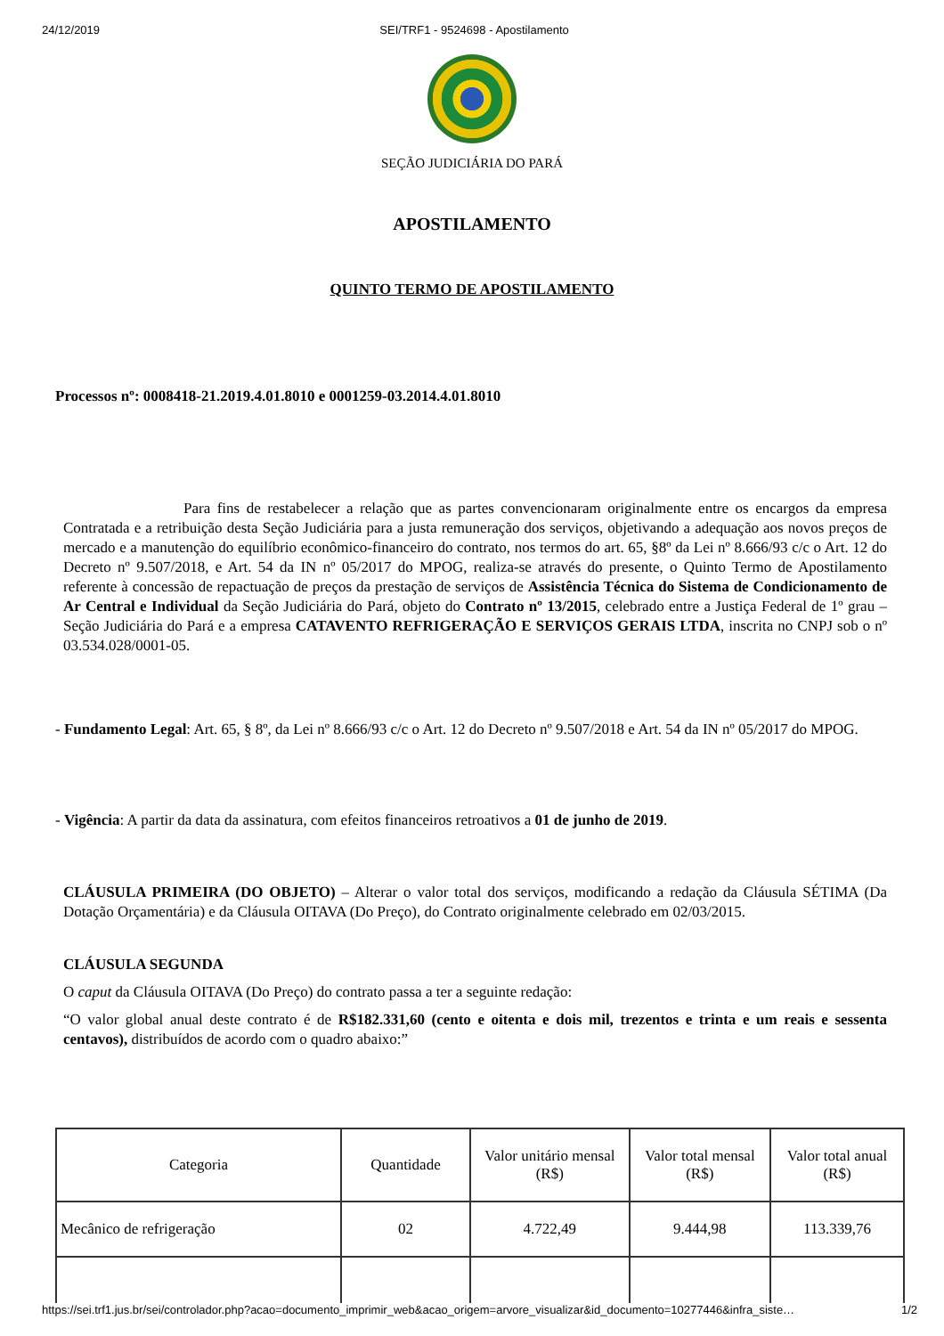24/12/2019 SEI/TRF1 - 9524698 - Apostilamento
SEÇÃO JUDICIÁRIA DO PARÁ
APOSTILAMENTO
QUINTO TERMO DE APOSTILAMENTO
Processos nº: 0008418-21.2019.4.01.8010 e 0001259-03.2014.4.01.8010
Para fins de restabelecer a relação que as partes convencionaram originalmente entre os encargos da empresa Contratada e a retribuição desta Seção Judiciária para a justa remuneração dos serviços, objetivando a adequação aos novos preços de mercado e a manutenção do equilíbrio econômico-financeiro do contrato, nos termos do art. 65, §8º da Lei nº 8.666/93 c/c o Art. 12 do Decreto nº 9.507/2018, e Art. 54 da IN nº 05/2017 do MPOG, realiza-se através do presente, o Quinto Termo de Apostilamento referente à concessão de repactuação de preços da prestação de serviços de Assistência Técnica do Sistema de Condicionamento de Ar Central e Individual da Seção Judiciária do Pará, objeto do Contrato nº 13/2015, celebrado entre a Justiça Federal de 1º grau – Seção Judiciária do Pará e a empresa CATAVENTO REFRIGERAÇÃO E SERVIÇOS GERAIS LTDA, inscrita no CNPJ sob o nº 03.534.028/0001-05.
- Fundamento Legal: Art. 65, § 8º, da Lei nº 8.666/93 c/c o Art. 12 do Decreto nº 9.507/2018 e Art. 54 da IN nº 05/2017 do MPOG.
- Vigência: A partir da data da assinatura, com efeitos financeiros retroativos a 01 de junho de 2019.
CLÁUSULA PRIMEIRA (DO OBJETO) – Alterar o valor total dos serviços, modificando a redação da Cláusula SÉTIMA (Da Dotação Orçamentária) e da Cláusula OITAVA (Do Preço), do Contrato originalmente celebrado em 02/03/2015.
CLÁUSULA SEGUNDA
O caput da Cláusula OITAVA (Do Preço) do contrato passa a ter a seguinte redação:
“O valor global anual deste contrato é de R$182.331,60 (cento e oitenta e dois mil, trezentos e trinta e um reais e sessenta centavos), distribuídos de acordo com o quadro abaixo:”
| Categoria | Quantidade | Valor unitário mensal (R$) | Valor total mensal (R$) | Valor total anual (R$) |
| --- | --- | --- | --- | --- |
| Mecânico de refrigeração | 02 | 4.722,49 | 9.444,98 | 113.339,76 |
https://sei.trf1.jus.br/sei/controlador.php?acao=documento_imprimir_web&acao_origem=arvore_visualizar&id_documento=10277446&infra_siste… 1/2